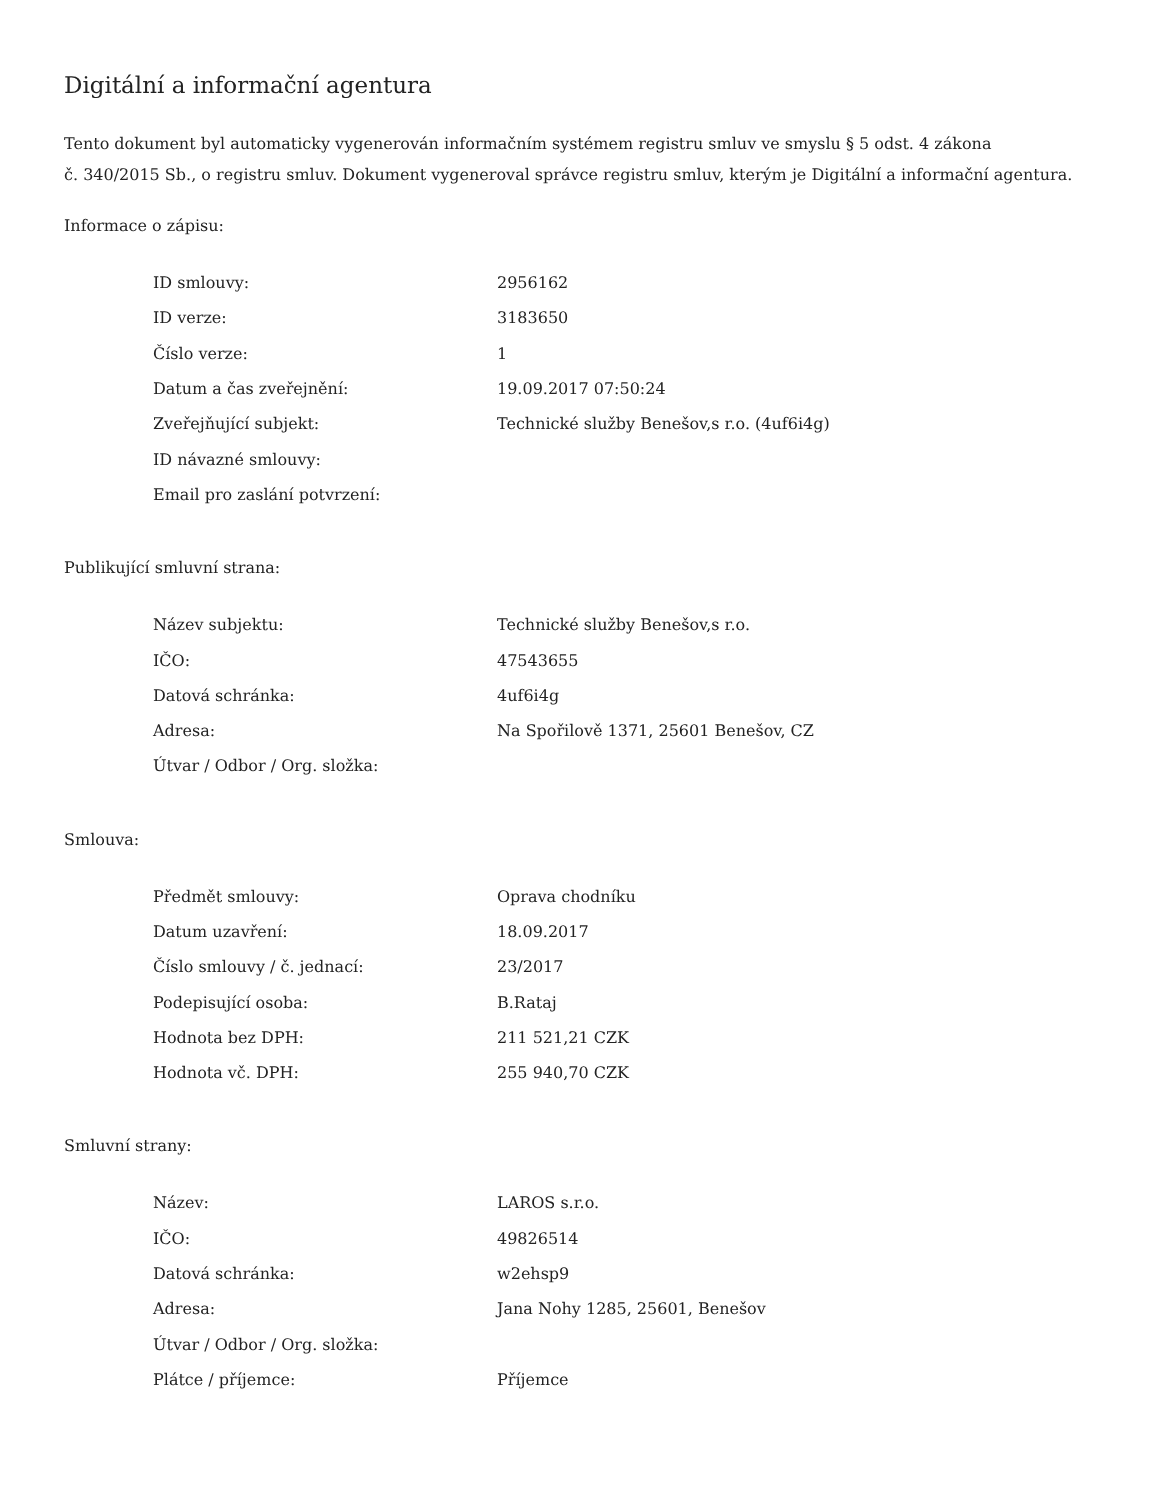Digitální a informační agentura
Tento dokument byl automaticky vygenerován informačním systémem registru smluv ve smyslu § 5 odst. 4 zákona
č. 340/2015 Sb., o registru smluv. Dokument vygeneroval správce registru smluv, kterým je Digitální a informační agentura.
Informace o zápisu:
| ID smlouvy: | 2956162 |
| ID verze: | 3183650 |
| Číslo verze: | 1 |
| Datum a čas zveřejnění: | 19.09.2017 07:50:24 |
| Zveřejňující subjekt: | Technické služby Benešov,s r.o. (4uf6i4g) |
| ID návazné smlouvy: | |
| Email pro zaslání potvrzení: | |
Publikující smluvní strana:
| Název subjektu: | Technické služby Benešov,s r.o. |
| IČO: | 47543655 |
| Datová schránka: | 4uf6i4g |
| Adresa: | Na Spořilově 1371, 25601 Benešov, CZ |
| Útvar / Odbor / Org. složka: | |
Smlouva:
| Předmět smlouvy: | Oprava chodníku |
| Datum uzavření: | 18.09.2017 |
| Číslo smlouvy / č. jednací: | 23/2017 |
| Podepisující osoba: | B.Rataj |
| Hodnota bez DPH: | 211 521,21 CZK |
| Hodnota vč. DPH: | 255 940,70 CZK |
Smluvní strany:
| Název: | LAROS s.r.o. |
| IČO: | 49826514 |
| Datová schránka: | w2ehsp9 |
| Adresa: | Jana Nohy 1285, 25601, Benešov |
| Útvar / Odbor / Org. složka: | |
| Plátce / příjemce: | Příjemce |